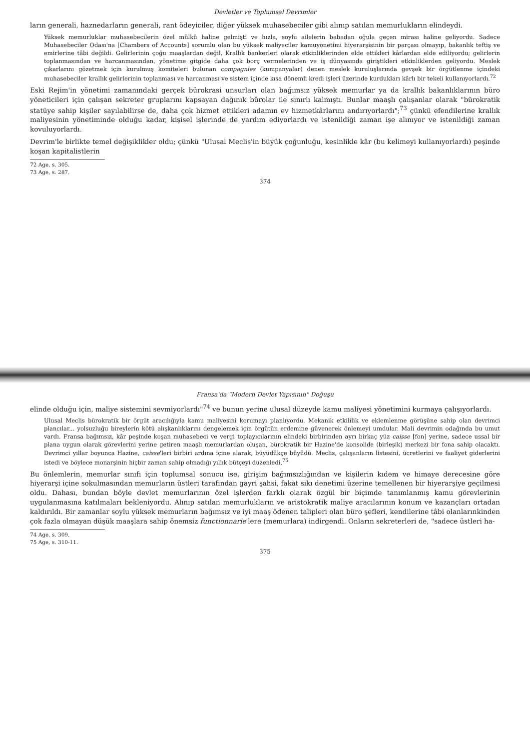Devletler ve Toplumsal Devrimler
ların generali, haznedarların generali, rant ödeyiciler, diğer yüksek muhasebeciler gibi alınıp satılan memurlukların elindeydi.
Yüksek memurluklar muhasebecilerin özel mülkü haline gelmişti ve hızla, soylu ailelerin babadan oğula geçen mirası haline geliyordu. Sadece Muhasebeciler Odası'na [Chambers of Accounts] sorumlu olan bu yüksek maliyeciler kamuyönetimi hiyerarşisinin bir parçası olmayıp, bakanlık teftiş ve emirlerine tâbi değildi. Gelirlerinin çoğu maaşlardan değil, Krallık bankerleri olarak etkinliklerinden elde ettikleri kârlardan elde ediliyordu; gelirlerin toplanmasından ve harcanmasından, yönetime gitgide daha çok borç vermelerinden ve iş dünyasında giriştikleri etkinliklerden geliyordu. Meslek çıkarlarını gözetmek için kurulmuş komiteleri bulunan compagnies (kumpanyalar) denen meslek kuruluşlarında gevşek bir örgütlenme içindeki muhasebeciler krallık gelirlerinin toplanması ve harcanması ve sistem içinde kısa dönemli kredi işleri üzerinde kurdukları kârlı bir tekeli kullanıyorlardı.<sup>72</sup>
Eski Rejim'in yönetimi zamanındaki gerçek bürokrasi unsurları olan bağımsız yüksek memurlar ya da krallık bakanlıklarının büro yöneticileri için çalışan sekreter gruplarını kapsayan dağınık bürolar ile sınırlı kalmıştı. Bunlar maaşlı çalışanlar olarak "bürokratik statüye sahip kişiler sayılabilirse de, daha çok hizmet ettikleri adamın ev hizmetkârlarını andırıyorlardı";<sup>73</sup> çünkü efendilerine krallık maliyesinin yönetiminde olduğu kadar, kişisel işlerinde de yardım ediyorlardı ve istenildiği zaman işe alınıyor ve istenildiği zaman kovuluyorlardı.
Devrim'le birlikte temel değişiklikler oldu; çünkü "Ulusal Meclis'in büyük çoğunluğu, kesinlikle kâr (bu kelimeyi kullanıyorlardı) peşinde koşan kapitalistlerin
72 Age, s. 305.
73 Age, s. 287.
374
Fransa'da "Modern Devlet Yapısının" Doğuşu
elinde olduğu için, maliye sistemini sevmiyorlardı"<sup>74</sup> ve bunun yerine ulusal düzeyde kamu maliyesi yönetimini kurmaya çalışıyorlardı.
Ulusal Meclis bürokratik bir örgüt aracılığıyla kamu maliyesini korumayı planlıyordu. Mekanik etkililik ve eklemlenme görüşüne sahip olan devrimci plancılar... yolsuzluğu bireylerin kötü alışkanlıklarını dengelemek için örgütün erdemine güvenerek önlemeyi umdular. Mali devrimin odağında bu umut vardı. Fransa bağımsız, kâr peşinde koşan muhasebeci ve vergi toplayıcılarının elindeki birbirinden ayrı birkaç yüz caisse [fon] yerine, sadece ussal bir plana uygun olarak görevlerini yerine getiren maaşlı memurlardan oluşan, bürokratik bir Hazine'de konsolide (birleşik) merkezi bir fona sahip olacaktı. Devrimci yıllar boyunca Hazine, caisse'leri birbiri ardına içine alarak, büyüdükçe büyüdü. Meclis, çalışanların listesini, ücretlerini ve faaliyet giderlerini istedi ve böylece monarşinin hiçbir zaman sahip olmadığı yıllık bütçeyi düzenledi.<sup>75</sup>
Bu önlemlerin, memurlar sınıfı için toplumsal sonucu ise, girişim bağımsızlığından ve kişilerin kıdem ve himaye derecesine göre hiyerarşi içine sokulmasından memurların üstleri tarafından gayri şahsi, fakat sıkı denetimi üzerine temellenen bir hiyerarşiye geçilmesi oldu. Dahası, bundan böyle devlet memurlarının özel işlerden farklı olarak özgül bir biçimde tanımlanmış kamu görevlerinin uygulanmasına katılmaları bekleniyordu. Alınıp satılan memurlukların ve aristokratik maliye aracılarının konum ve kazançları ortadan kaldırıldı. Bir zamanlar soylu yüksek memurların bağımsız ve iyi maaş ödenen talipleri olan büro şefleri, kendilerine tâbi olanlarınkinden çok fazla olmayan düşük maaşlara sahip önemsiz functionnarie'lere (memurlara) indirgendi. Onların sekreterleri de, "sadece üstleri ha-
74 Age, s. 309.
75 Age, s. 310-11.
375